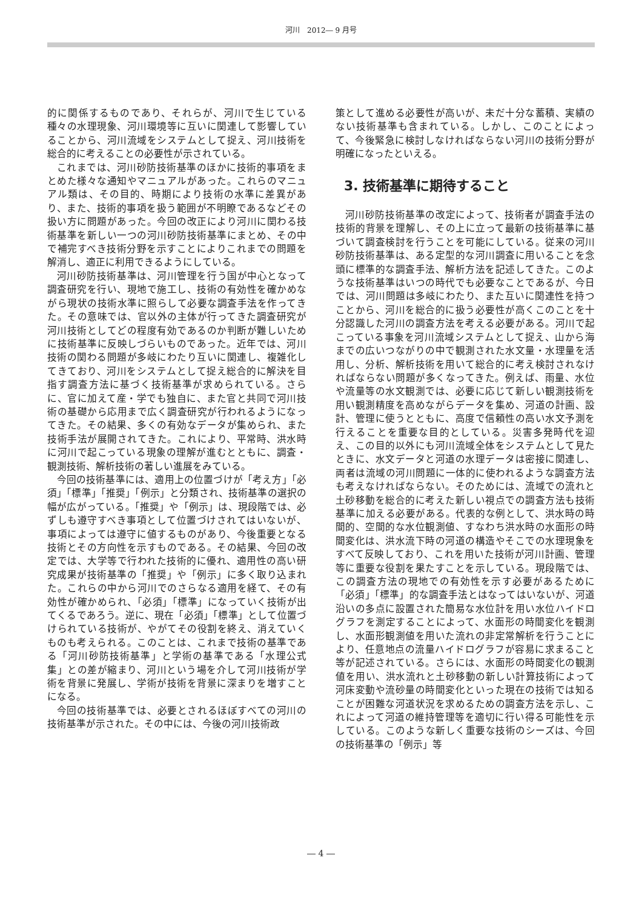河川　2012― 9 月号
的に関係するものであり、それらが、河川で生じている種々の水理現象、河川環境等に互いに関連して影響していることから、河川流域をシステムとして捉え、河川技術を総合的に考えることの必要性が示されている。
これまでは、河川砂防技術基準のほかに技術的事項をまとめた様々な通知やマニュアルがあった。これらのマニュアル類は、その目的、時期により技術の水準に差異があり、また、技術的事項を扱う範囲が不明瞭であるなどその扱い方に問題があった。今回の改正により河川に関わる技術基準を新しい一つの河川砂防技術基準にまとめ、その中で補完すべき技術分野を示すことによりこれまでの問題を解消し、適正に利用できるようにしている。
河川砂防技術基準は、河川管理を行う国が中心となって調査研究を行い、現地で施工し、技術の有効性を確かめながら現状の技術水準に照らして必要な調査手法を作ってきた。その意味では、官以外の主体が行ってきた調査研究が河川技術としてどの程度有効であるのか判断が難しいために技術基準に反映しづらいものであった。近年では、河川技術の関わる問題が多岐にわたり互いに関連し、複雑化してきており、河川をシステムとして捉え総合的に解決を目指す調査方法に基づく技術基準が求められている。さらに、官に加えて産・学でも独自に、また官と共同で河川技術の基礎から応用まで広く調査研究が行われるようになってきた。その結果、多くの有効なデータが集められ、また技術手法が展開されてきた。これにより、平常時、洪水時に河川で起こっている現象の理解が進むとともに、調査・観測技術、解析技術の著しい進展をみている。
今回の技術基準には、適用上の位置づけが「考え方」「必須」「標準」「推奨」「例示」と分類され、技術基準の選択の幅が広がっている。「推奨」や「例示」は、現段階では、必ずしも遵守すべき事項として位置づけされてはいないが、事項によっては遵守に値するものがあり、今後重要となる技術とその方向性を示すものである。その結果、今回の改定では、大学等で行われた技術的に優れ、適用性の高い研究成果が技術基準の「推奨」や「例示」に多く取り込まれた。これらの中から河川でのさらなる適用を経て、その有効性が確かめられ、「必須」「標準」になっていく技術が出てくるであろう。逆に、現在「必須」「標準」として位置づけられている技術が、やがてその役割を終え、消えていくものも考えられる。このことは、これまで技術の基準である「河川砂防技術基準」と学術の基準である「水理公式集」との差が縮まり、河川という場を介して河川技術が学術を背景に発展し、学術が技術を背景に深まりを増すことになる。
今回の技術基準では、必要とされるほぼすべての河川の技術基準が示された。その中には、今後の河川技術政
策として進める必要性が高いが、未だ十分な蓄積、実績のない技術基準も含まれている。しかし、このことによって、今後緊急に検討しなければならない河川の技術分野が明確になったといえる。
3. 技術基準に期待すること
河川砂防技術基準の改定によって、技術者が調査手法の技術的背景を理解し、その上に立って最新の技術基準に基づいて調査検討を行うことを可能にしている。従来の河川砂防技術基準は、ある定型的な河川調査に用いることを念頭に標準的な調査手法、解析方法を記述してきた。このような技術基準はいつの時代でも必要なことであるが、今日では、河川問題は多岐にわたり、また互いに関連性を持つことから、河川を総合的に扱う必要性が高くこのことを十分認識した河川の調査方法を考える必要がある。河川で起こっている事象を河川流域システムとして捉え、山から海までの広いつながりの中で観測された水文量・水理量を活用し、分析、解析技術を用いて総合的に考え検討されなければならない問題が多くなってきた。例えば、雨量、水位や流量等の水文観測では、必要に応じて新しい観測技術を用い観測精度を高めながらデータを集め、河道の計画、設計、管理に使うとともに、高度で信頼性の高い水文予測を行えることを重要な目的としている。災害多発時代を迎え、この目的以外にも河川流域全体をシステムとして見たときに、水文データと河道の水理データは密接に関連し、両者は流域の河川問題に一体的に使われるような調査方法も考えなければならない。そのためには、流域での流れと土砂移動を総合的に考えた新しい視点での調査方法も技術基準に加える必要がある。代表的な例として、洪水時の時間的、空間的な水位観測値、すなわち洪水時の水面形の時間変化は、洪水流下時の河道の構造やそこでの水理現象をすべて反映しており、これを用いた技術が河川計画、管理等に重要な役割を果たすことを示している。現段階では、この調査方法の現地での有効性を示す必要があるために「必須」「標準」的な調査手法とはなってはいないが、河道沿いの多点に設置された簡易な水位計を用い水位ハイドログラフを測定することによって、水面形の時間変化を観測し、水面形観測値を用いた流れの非定常解析を行うことにより、任意地点の流量ハイドログラフが容易に求まること等が記述されている。さらには、水面形の時間変化の観測値を用い、洪水流れと土砂移動の新しい計算技術によって河床変動や流砂量の時間変化といった現在の技術では知ることが困難な河道状況を求めるための調査方法を示し、これによって河道の維持管理等を適切に行い得る可能性を示している。このような新しく重要な技術のシーズは、今回の技術基準の「例示」等
― 4 ―